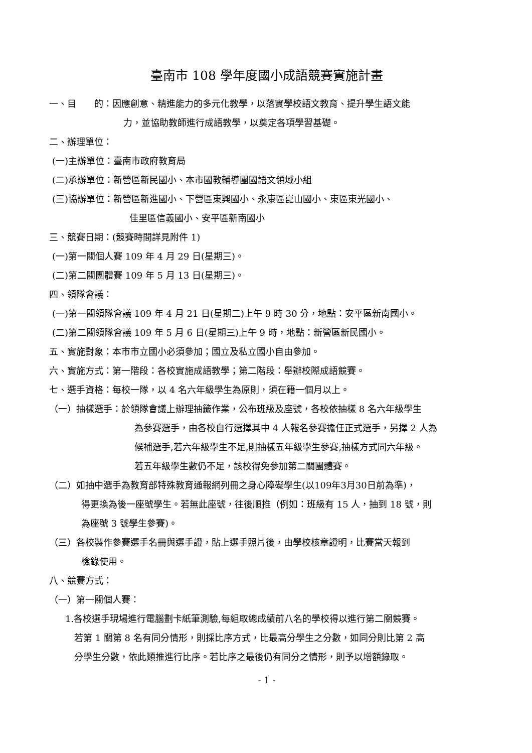臺南市 108 學年度國小成語競賽實施計畫
一、目　　的：因應創意、精進能力的多元化教學，以落實學校語文教育、提升學生語文能
力，並協助教師進行成語教學，以奠定各項學習基礎。
二、辦理單位：
(一)主辦單位：臺南市政府教育局
(二)承辦單位：新營區新民國小、本市國教輔導團國語文領域小組
(三)協辦單位：新營區新進國小、下營區東興國小、永康區崑山國小、東區東光國小、
佳里區信義國小、安平區新南國小
三、競賽日期：(競賽時間詳見附件 1)
(一)第一關個人賽 109 年 4 月 29 日(星期三)。
(二)第二關團體賽 109 年 5 月 13 日(星期三)。
四、領隊會議：
(一)第一關領隊會議 109 年 4 月 21 日(星期二)上午 9 時 30 分，地點：安平區新南國小。
(二)第二關領隊會議 109 年 5 月 6 日(星期三)上午 9 時，地點：新營區新民國小。
五、實施對象：本市市立國小必須參加；國立及私立國小自由參加。
六、實施方式：第一階段：各校實施成語教學；第二階段：舉辦校際成語競賽。
七、選手資格：每校一隊，以 4 名六年級學生為原則，須在籍一個月以上。
（一）抽樣選手：於領隊會議上辦理抽籤作業，公布班級及座號，各校依抽樣 8 名六年級學生
為參賽選手，由各校自行選擇其中 4 人報名參賽擔任正式選手，另擇 2 人為
候補選手,若六年級學生不足,則抽樣五年級學生參賽,抽樣方式同六年級。
若五年級學生數仍不足，該校得免參加第二關團體賽。
（二）如抽中選手為教育部特殊教育通報網列冊之身心障礙學生(以109年3月30日前為準)，
得更換為後一座號學生。若無此座號，往後順推（例如：班級有 15 人，抽到 18 號，則
為座號 3 號學生參賽)。
（三）各校製作參賽選手名冊與選手證，貼上選手照片後，由學校核章證明，比賽當天報到
檢錄使用。
八、競賽方式：
（一）第一關個人賽：
1.各校選手現場進行電腦劃卡紙筆測驗,每組取總成績前八名的學校得以進行第二關競賽。
若第 1 關第 8 名有同分情形，則採比序方式，比最高分學生之分數，如同分則比第 2 高
分學生分數，依此類推進行比序。若比序之最後仍有同分之情形，則予以增額錄取。
- 1 -